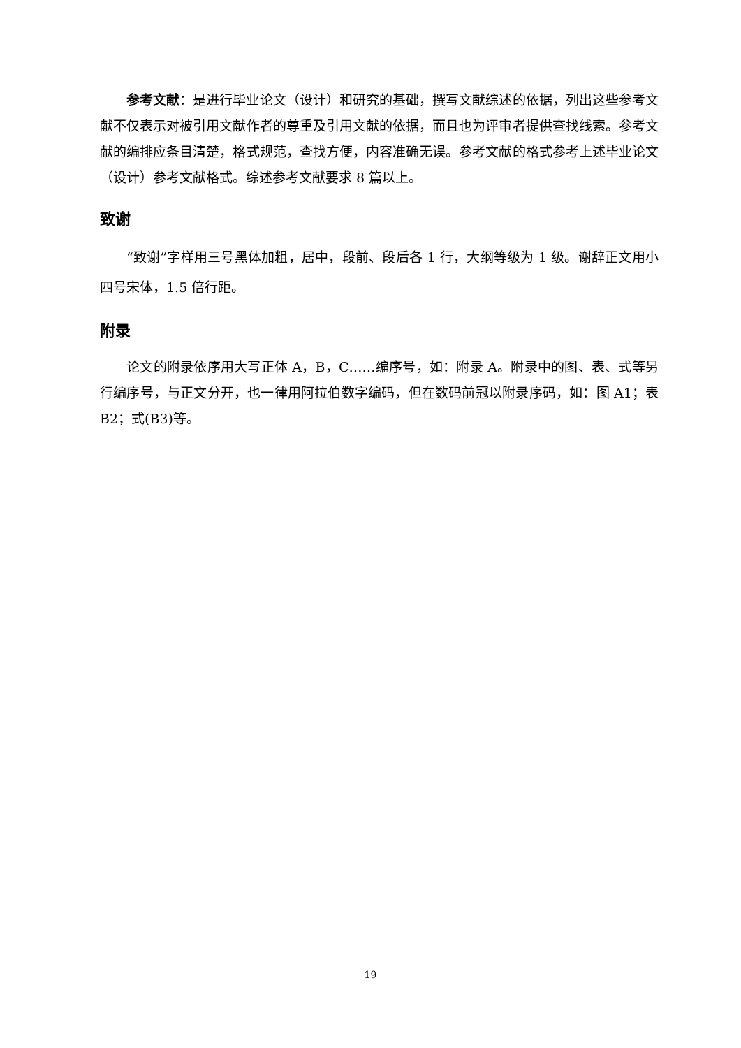参考文献：是进行毕业论文（设计）和研究的基础，撰写文献综述的依据，列出这些参考文献不仅表示对被引用文献作者的尊重及引用文献的依据，而且也为评审者提供查找线索。参考文献的编排应条目清楚，格式规范，查找方便，内容准确无误。参考文献的格式参考上述毕业论文（设计）参考文献格式。综述参考文献要求 8 篇以上。
致谢
“致谢”字样用三号黑体加粗，居中，段前、段后各 1 行，大纲等级为 1 级。谢辞正文用小四号宋体，1.5 倍行距。
附录
论文的附录依序用大写正体 A，B，C……编序号，如：附录 A。附录中的图、表、式等另行编序号，与正文分开，也一律用阿拉伯数字编码，但在数码前冠以附录序码，如：图 A1；表 B2；式(B3)等。
19